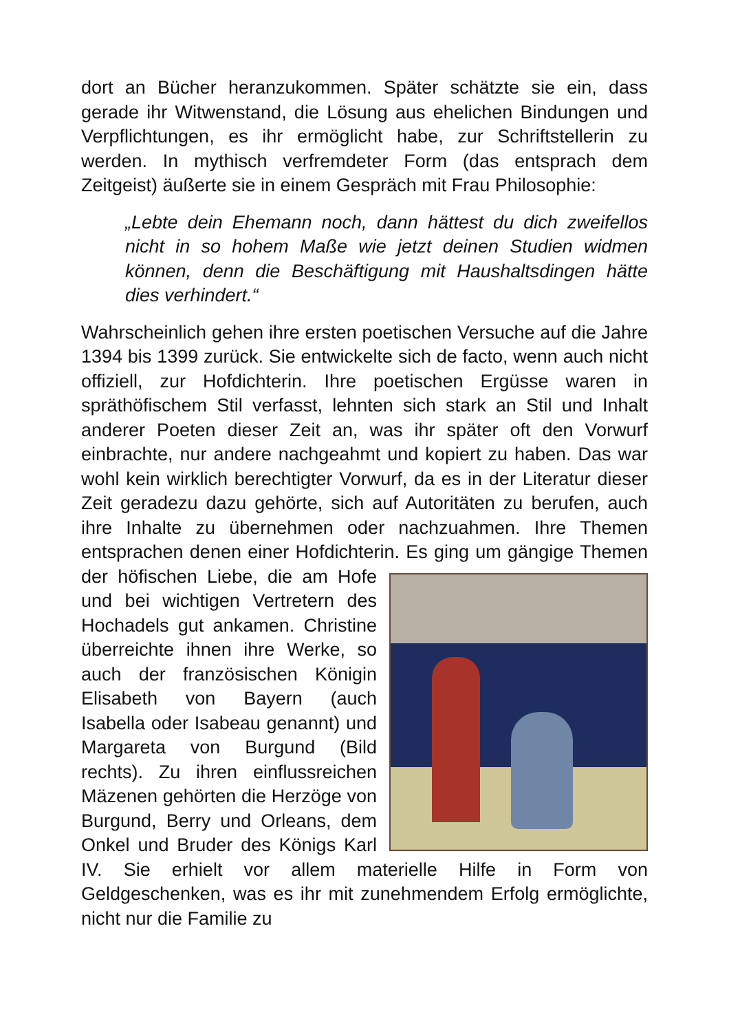dort an Bücher heranzukommen. Später schätzte sie ein, dass gerade ihr Witwenstand, die Lösung aus ehelichen Bindungen und Verpflichtungen, es ihr ermöglicht habe, zur Schriftstellerin zu werden. In mythisch verfremdeter Form (das entsprach dem Zeitgeist) äußerte sie in einem Gespräch mit Frau Philosophie:
„Lebte dein Ehemann noch, dann hättest du dich zweifellos nicht in so hohem Maße wie jetzt deinen Studien widmen können, denn die Beschäftigung mit Haushaltsdingen hätte dies verhindert.“
Wahrscheinlich gehen ihre ersten poetischen Versuche auf die Jahre 1394 bis 1399 zurück. Sie entwickelte sich de facto, wenn auch nicht offiziell, zur Hofdichterin. Ihre poetischen Ergüsse waren in spräthöfischem Stil verfasst, lehnten sich stark an Stil und Inhalt anderer Poeten dieser Zeit an, was ihr später oft den Vorwurf einbrachte, nur andere nachgeahmt und kopiert zu haben. Das war wohl kein wirklich berechtigter Vorwurf, da es in der Literatur dieser Zeit geradezu dazu gehörte, sich auf Autoritäten zu berufen, auch ihre Inhalte zu übernehmen oder nachzuahmen. Ihre Themen entsprachen denen einer Hofdichterin. Es ging um gängige Themen der höfischen Liebe, die am Hofe und bei wichtigen Vertretern des Hochadels gut ankamen. Christine überreichte ihnen ihre Werke, so auch der französischen Königin Elisabeth von Bayern (auch Isabella oder Isabeau genannt) und Margareta von Burgund (Bild rechts). Zu ihren einflussreichen Mäzenen gehörten die Herzöge von Burgund, Berry und Orleans, dem Onkel und Bruder des Königs Karl IV. Sie erhielt vor allem materielle Hilfe in Form von Geldgeschenken, was es ihr mit zunehmendem Erfolg ermöglichte, nicht nur die Familie zu